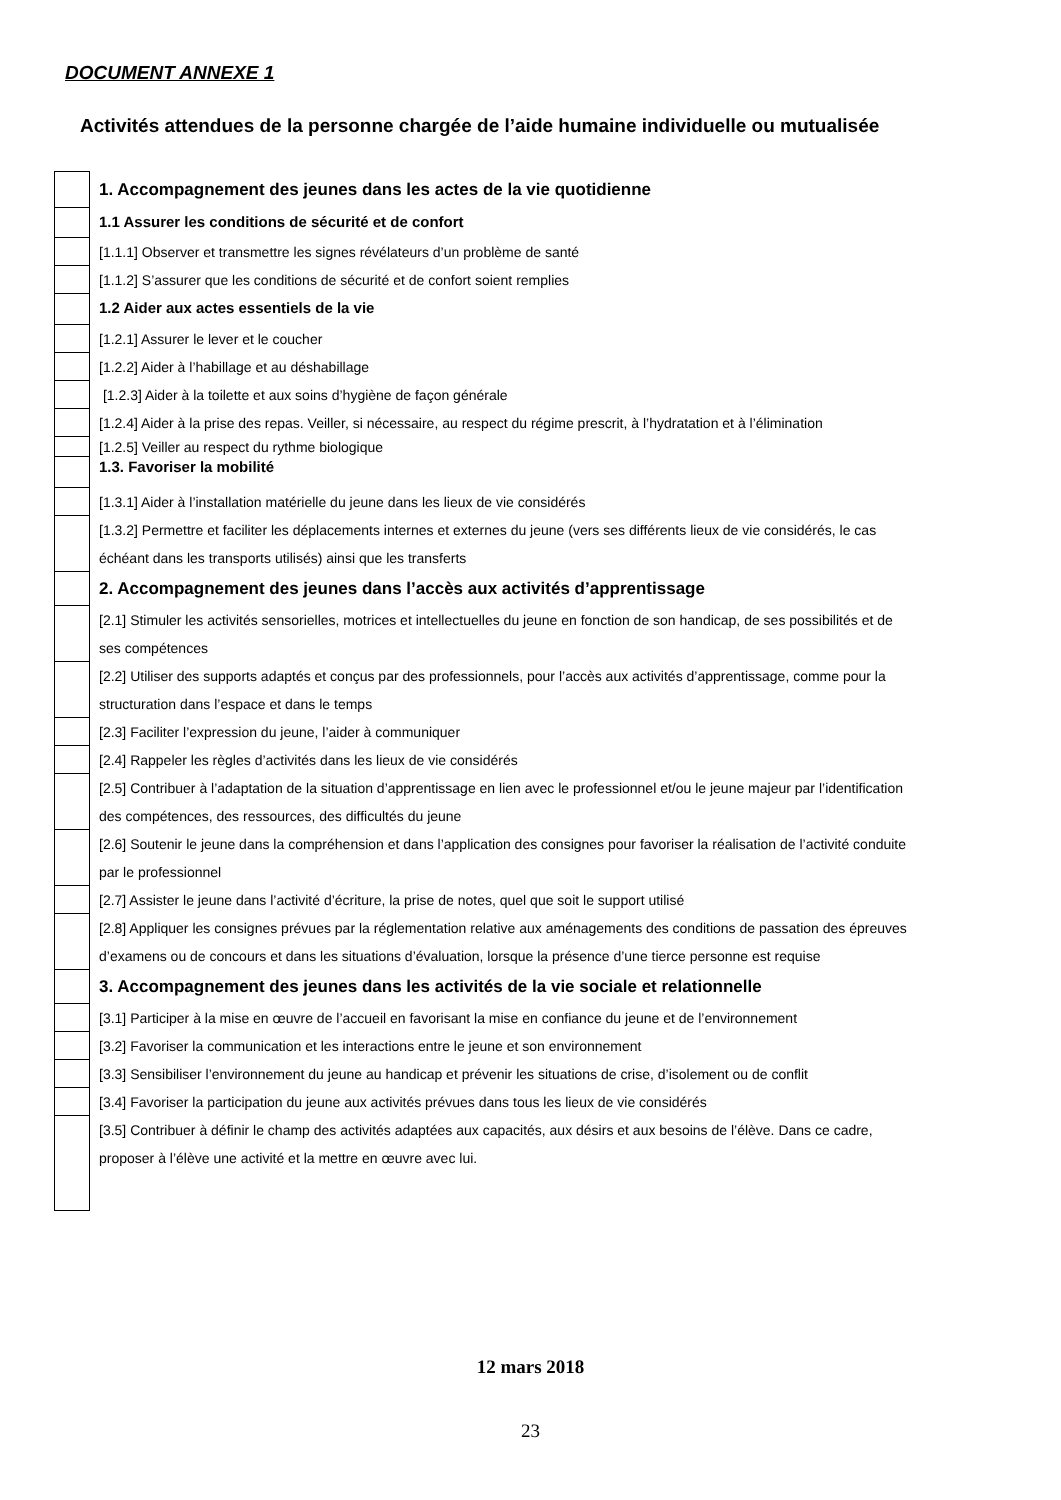DOCUMENT ANNEXE 1
Activités attendues de la personne chargée de l’aide humaine individuelle ou mutualisée
| | 1. Accompagnement des jeunes dans les actes de la vie quotidienne |
| | 1.1 Assurer les conditions de sécurité et de confort |
| | [1.1.1] Observer et transmettre les signes révélateurs d’un problème de santé |
| | [1.1.2] S’assurer que les conditions de sécurité et de confort soient remplies |
| | 1.2 Aider aux actes essentiels de la vie |
| | [1.2.1] Assurer le lever et le coucher |
| | [1.2.2] Aider à l’habillage et au déshabillage |
| | [1.2.3] Aider à la toilette et aux soins d’hygiène de façon générale |
| | [1.2.4] Aider à la prise des repas. Veiller, si nécessaire, au respect du régime prescrit, à l’hydratation et à l’élimination |
| | [1.2.5] Veiller au respect du rythme biologique |
| | 1.3. Favoriser la mobilité |
| | [1.3.1] Aider à l’installation matérielle du jeune dans les lieux de vie considérés |
| | [1.3.2] Permettre et faciliter les déplacements internes et externes du jeune (vers ses différents lieux de vie considérés, le cas échéant dans les transports utilisés) ainsi que les transferts |
| | 2. Accompagnement des jeunes dans l’accès aux activités d’apprentissage |
| | [2.1] Stimuler les activités sensorielles, motrices et intellectuelles du jeune en fonction de son handicap, de ses possibilités et de ses compétences |
| | [2.2] Utiliser des supports adaptés et conçus par des professionnels, pour l’accès aux activités d’apprentissage, comme pour la structuration dans l’espace et dans le temps |
| | [2.3] Faciliter l’expression du jeune, l’aider à communiquer |
| | [2.4] Rappeler les règles d’activités dans les lieux de vie considérés |
| | [2.5] Contribuer à l’adaptation de la situation d’apprentissage en lien avec le professionnel et/ou le jeune majeur par l’identification des compétences, des ressources, des difficultés du jeune |
| | [2.6] Soutenir le jeune dans la compréhension et dans l’application des consignes pour favoriser la réalisation de l’activité conduite par le professionnel |
| | [2.7] Assister le jeune dans l’activité d’écriture, la prise de notes, quel que soit le support utilisé |
| | [2.8] Appliquer les consignes prévues par la réglementation relative aux aménagements des conditions de passation des épreuves d’examens ou de concours et dans les situations d’évaluation, lorsque la présence d’une tierce personne est requise |
| | 3. Accompagnement des jeunes dans les activités de la vie sociale et relationnelle |
| | [3.1] Participer à la mise en œuvre de l’accueil en favorisant la mise en confiance du jeune et de l’environnement |
| | [3.2] Favoriser la communication et les interactions entre le jeune et son environnement |
| | [3.3] Sensibiliser l’environnement du jeune au handicap et prévenir les situations de crise, d’isolement ou de conflit |
| | [3.4] Favoriser la participation du jeune aux activités prévues dans tous les lieux de vie considérés |
| | [3.5] Contribuer à définir le champ des activités adaptées aux capacités, aux désirs et aux besoins de l’élève. Dans ce cadre, proposer à l’élève une activité et la mettre en œuvre avec lui. |
12 mars 2018
23